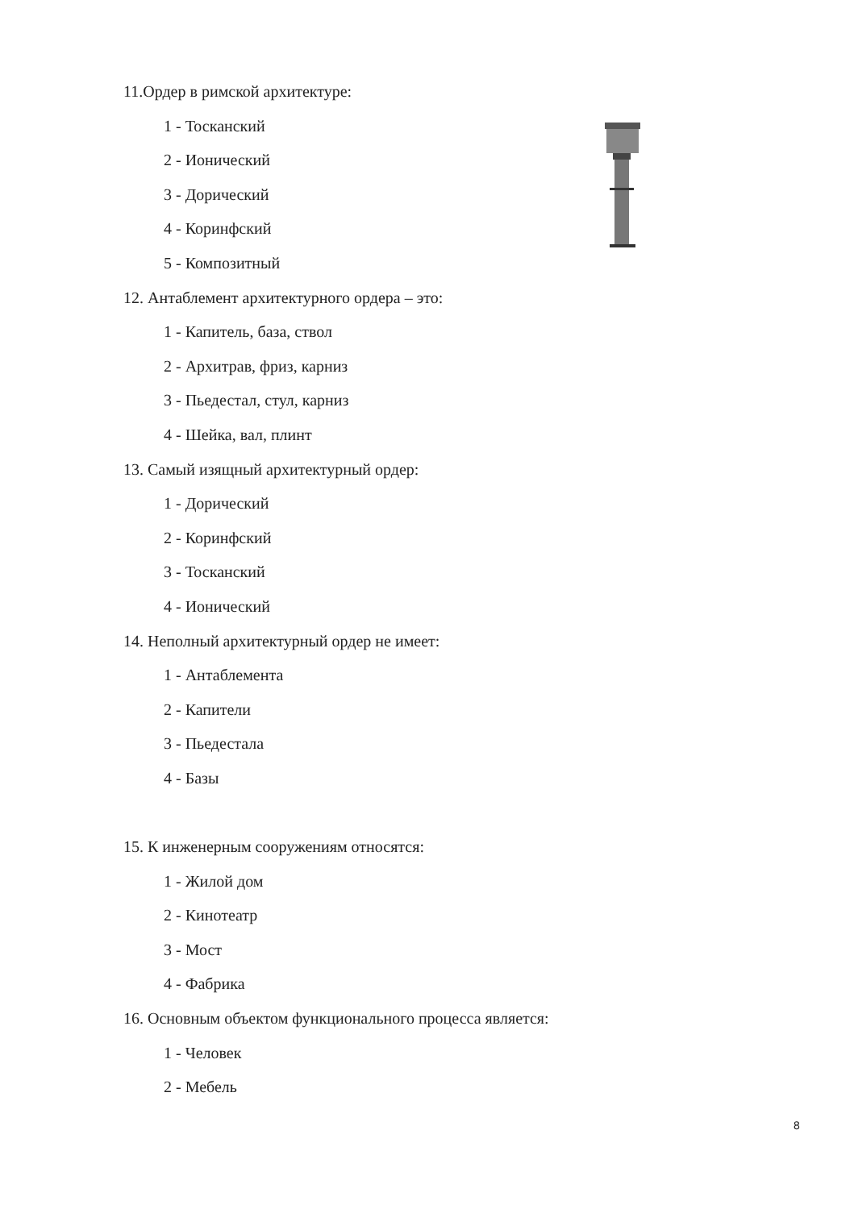11.Ордер в римской архитектуре:
1 - Тосканский
2 - Ионический
3 - Дорический
4 - Коринфский
5 - Композитный
12. Антаблемент архитектурного ордера – это:
1 - Капитель, база, ствол
2 - Архитрав, фриз, карниз
3 - Пьедестал, стул, карниз
4 - Шейка, вал, плинт
13. Самый изящный архитектурный ордер:
1 - Дорический
2 - Коринфский
3 - Тосканский
4 - Ионический
14. Неполный архитектурный ордер не имеет:
1 - Антаблемента
2 - Капители
3 - Пьедестала
4 - Базы
15. К инженерным сооружениям относятся:
1 - Жилой дом
2 - Кинотеатр
3 - Мост
4 - Фабрика
16. Основным объектом функционального процесса является:
1 - Человек
2 - Мебель
8